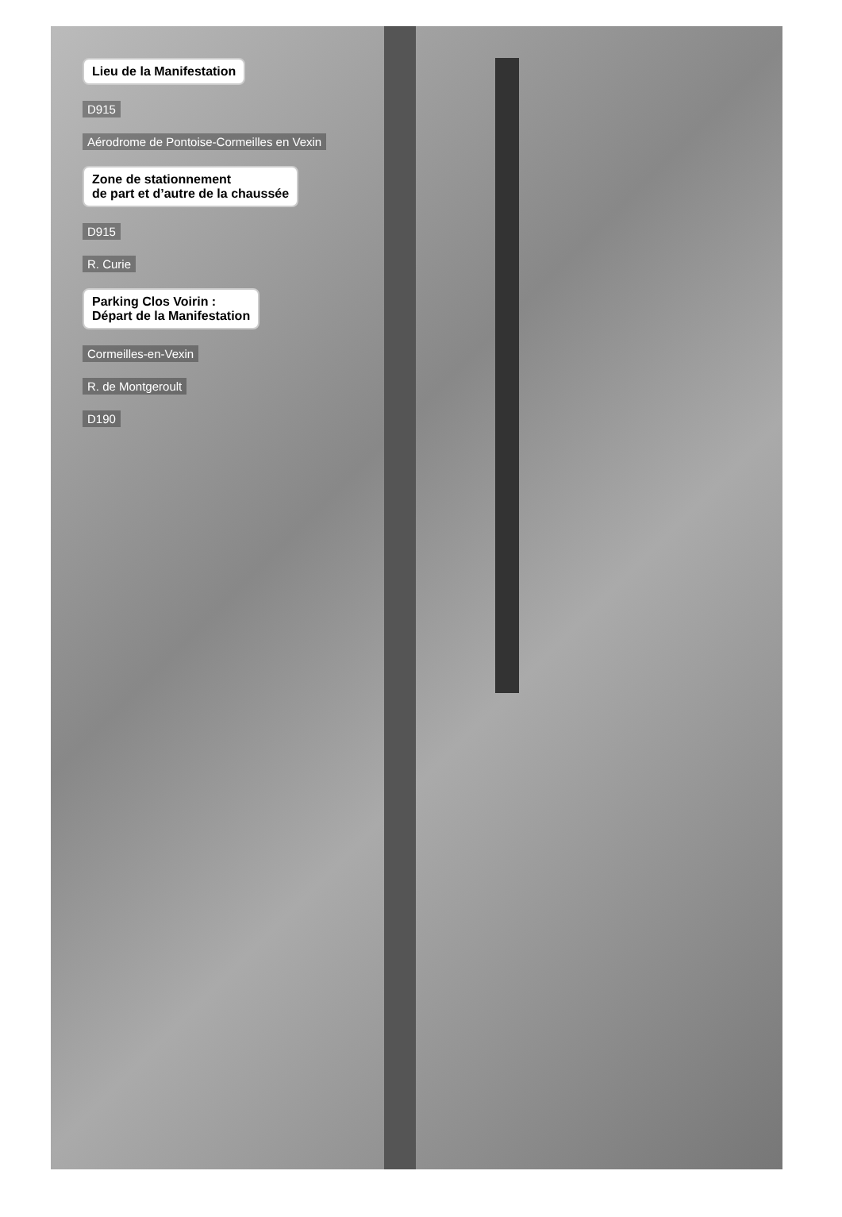Lieu de la Manifestation
D915
Aérodrome de Pontoise-Cormeilles en Vexin
Zone de stationnement
de part et d’autre de la chaussée
D915
R. Curie
Parking Clos Voirin :
Départ de la Manifestation
Cormeilles-en-Vexin
R. de Montgeroult
D190